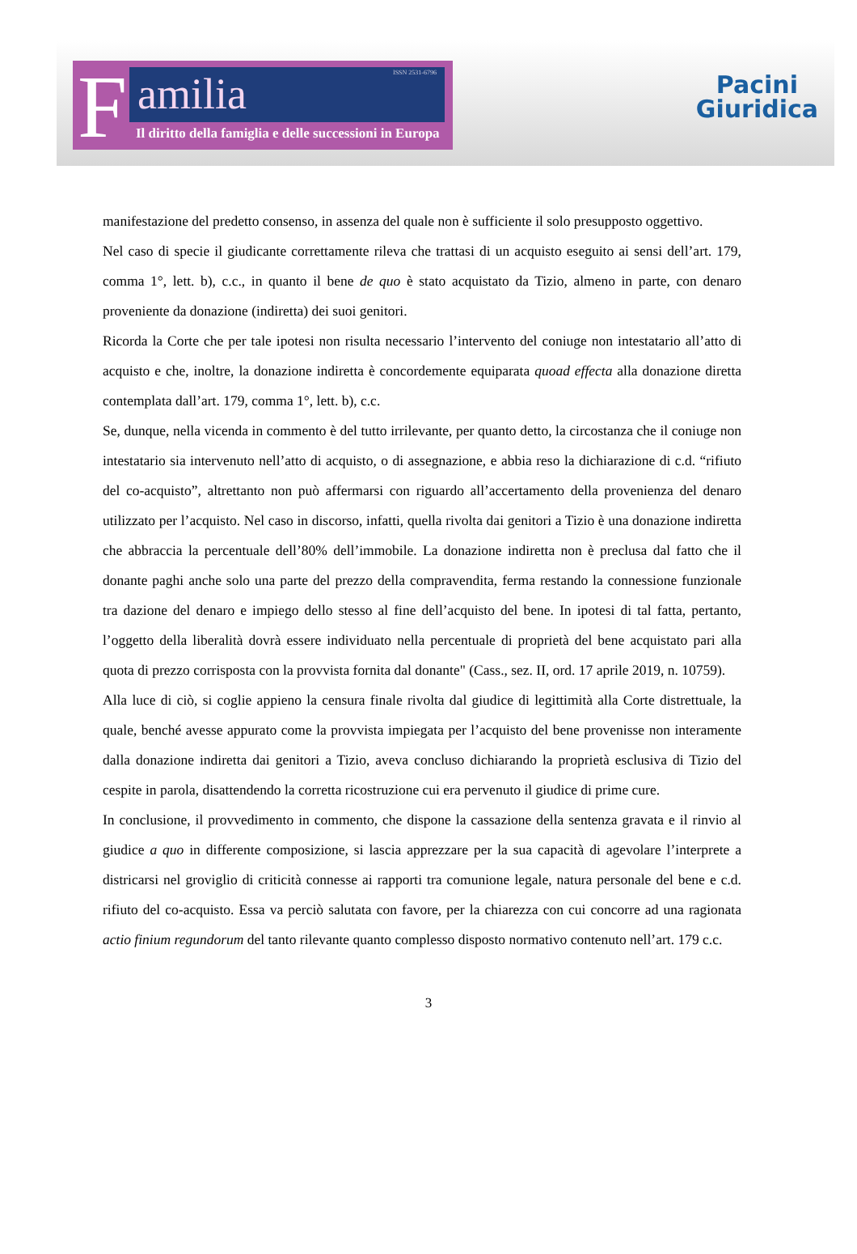F amilia ISSN 2531-6796
Il diritto della famiglia e delle successioni in Europa
Pacini
Giuridica
manifestazione del predetto consenso, in assenza del quale non è sufficiente il solo presupposto oggettivo.
Nel caso di specie il giudicante correttamente rileva che trattasi di un acquisto eseguito ai sensi dell’art. 179, comma 1°, lett. b), c.c., in quanto il bene de quo è stato acquistato da Tizio, almeno in parte, con denaro proveniente da donazione (indiretta) dei suoi genitori.
Ricorda la Corte che per tale ipotesi non risulta necessario l’intervento del coniuge non intestatario all’atto di acquisto e che, inoltre, la donazione indiretta è concordemente equiparata quoad effecta alla donazione diretta contemplata dall’art. 179, comma 1°, lett. b), c.c.
Se, dunque, nella vicenda in commento è del tutto irrilevante, per quanto detto, la circostanza che il coniuge non intestatario sia intervenuto nell’atto di acquisto, o di assegnazione, e abbia reso la dichiarazione di c.d. “rifiuto del co-acquisto”, altrettanto non può affermarsi con riguardo all’accertamento della provenienza del denaro utilizzato per l’acquisto. Nel caso in discorso, infatti, quella rivolta dai genitori a Tizio è una donazione indiretta che abbraccia la percentuale dell’80% dell’immobile. La donazione indiretta non è preclusa dal fatto che il donante paghi anche solo una parte del prezzo della compravendita, ferma restando la connessione funzionale tra dazione del denaro e impiego dello stesso al fine dell’acquisto del bene. In ipotesi di tal fatta, pertanto, l’oggetto della liberalità dovrà essere individuato nella percentuale di proprietà del bene acquistato pari alla quota di prezzo corrisposta con la provvista fornita dal donante" (Cass., sez. II, ord. 17 aprile 2019, n. 10759).
Alla luce di ciò, si coglie appieno la censura finale rivolta dal giudice di legittimità alla Corte distrettuale, la quale, benché avesse appurato come la provvista impiegata per l’acquisto del bene provenisse non interamente dalla donazione indiretta dai genitori a Tizio, aveva concluso dichiarando la proprietà esclusiva di Tizio del cespite in parola, disattendendo la corretta ricostruzione cui era pervenuto il giudice di prime cure.
In conclusione, il provvedimento in commento, che dispone la cassazione della sentenza gravata e il rinvio al giudice a quo in differente composizione, si lascia apprezzare per la sua capacità di agevolare l’interprete a districarsi nel groviglio di criticità connesse ai rapporti tra comunione legale, natura personale del bene e c.d. rifiuto del co-acquisto. Essa va perciò salutata con favore, per la chiarezza con cui concorre ad una ragionata actio finium regundorum del tanto rilevante quanto complesso disposto normativo contenuto nell’art. 179 c.c.
3